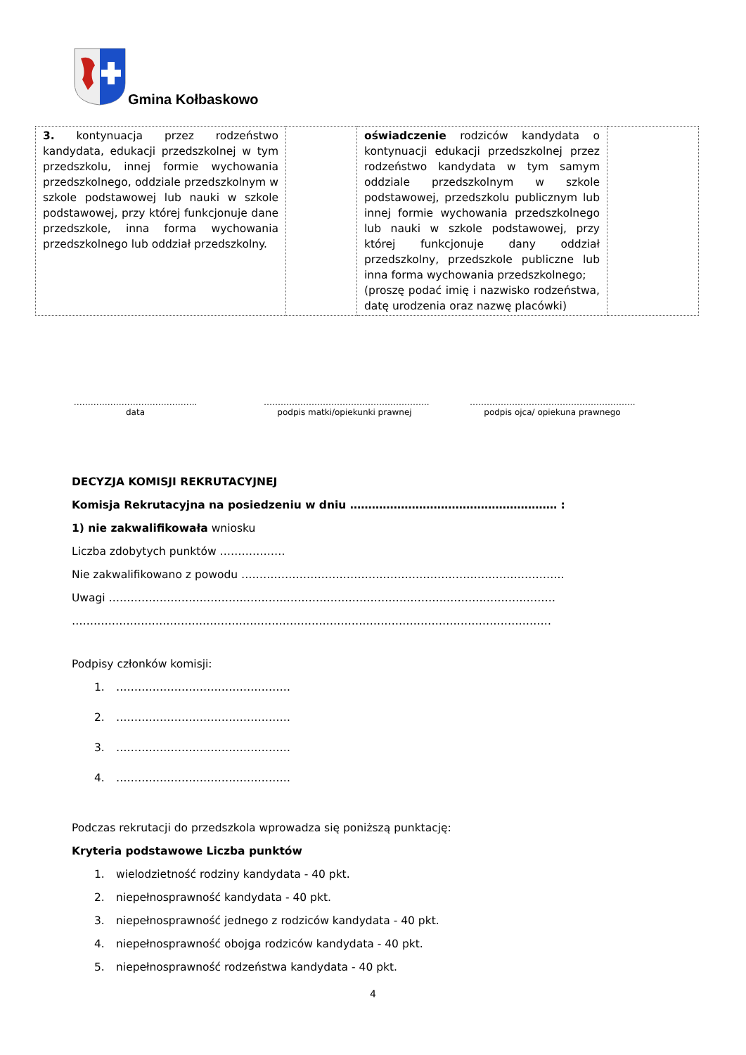Gmina Kołbaskowo
| 3. kontynuacja przez rodzeństwo kandydata, edukacji przedszkolnej w tym przedszkolu, innej formie wychowania przedszkolnego, oddziale przedszkolnym w szkole podstawowej lub nauki w szkole podstawowej, przy której funkcjonuje dane przedszkole, inna forma wychowania przedszkolnego lub oddział przedszkolny. | | oświadczenie rodziców kandydata o kontynuacji edukacji przedszkolnej przez rodzeństwo kandydata w tym samym oddziale przedszkolnym w szkole podstawowej, przedszkolu publicznym lub innej formie wychowania przedszkolnego lub nauki w szkole podstawowej, przy której funkcjonuje dany oddział przedszkolny, przedszkole publiczne lub inna forma wychowania przedszkolnego; (proszę podać imię i nazwisko rodzeństwa, datę urodzenia oraz nazwę placówki) | |
……………………………………..
data
…………………………………………………..
podpis matki/opiekunki prawnej
…………………………………………………..
podpis ojca/ opiekuna prawnego
DECYZJA KOMISJI REKRUTACYJNEJ
Komisja Rekrutacyjna na posiedzeniu w dniu ………………………………………………… :
1) nie zakwalifikowała wniosku
Liczba zdobytych punktów ………………
Nie zakwalifikowano z powodu ……………………………………………………………………………..
Uwagi ……………………………………………………………………………………………………………
……………………………………………………………………………………………………………………
Podpisy członków komisji:
1. …………………………………………
2. …………………………………………
3. …………………………………………
4. …………………………………………
Podczas rekrutacji do przedszkola wprowadza się poniższą punktację:
Kryteria podstawowe Liczba punktów
1. wielodzietność rodziny kandydata - 40 pkt.
2. niepełnosprawność kandydata - 40 pkt.
3. niepełnosprawność jednego z rodziców kandydata - 40 pkt.
4. niepełnosprawność obojga rodziców kandydata - 40 pkt.
5. niepełnosprawność rodzeństwa kandydata - 40 pkt.
4